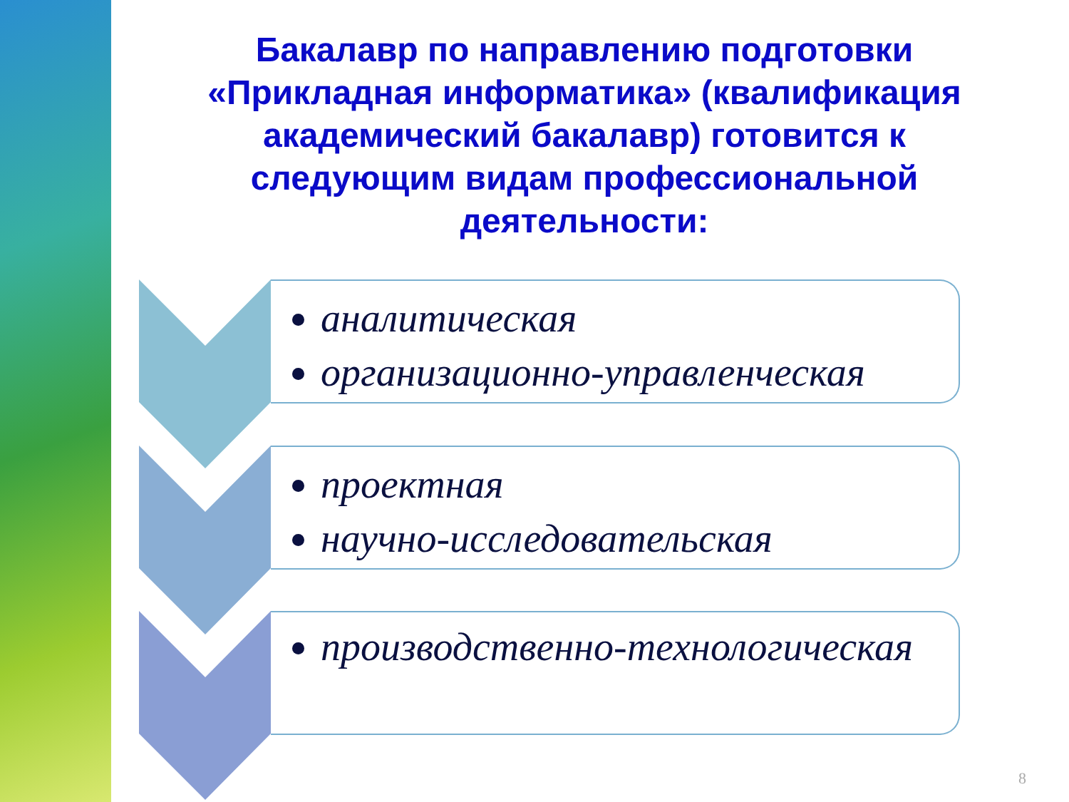Бакалавр по направлению подготовки «Прикладная информатика» (квалификация академический бакалавр) готовится к следующим видам профессиональной деятельности:
аналитическая
организационно-управленческая
проектная
научно-исследовательская
производственно-технологическая
8